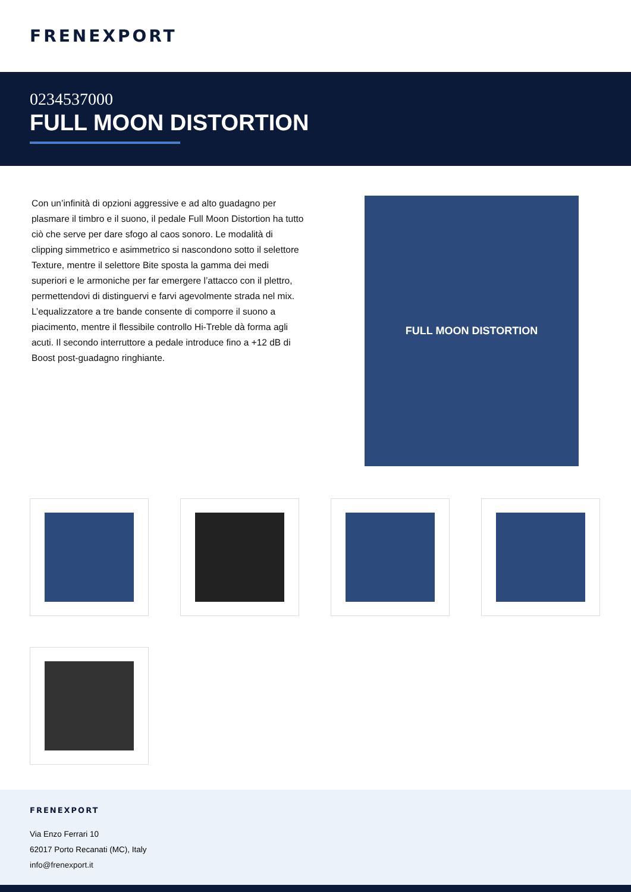FRENEXPORT
0234537000
FULL MOON DISTORTION
Con un’infinità di opzioni aggressive e ad alto guadagno per plasmare il timbro e il suono, il pedale Full Moon Distortion ha tutto ciò che serve per dare sfogo al caos sonoro. Le modalità di clipping simmetrico e asimmetrico si nascondono sotto il selettore Texture, mentre il selettore Bite sposta la gamma dei medi superiori e le armoniche per far emergere l’attacco con il plettro, permettendovi di distinguervi e farvi agevolmente strada nel mix. L’equalizzatore a tre bande consente di comporre il suono a piacimento, mentre il flessibile controllo Hi-Treble dà forma agli acuti. Il secondo interruttore a pedale introduce fino a +12 dB di Boost post-guadagno ringhiante.
FULL MOON DISTORTION
FRENEXPORT
Via Enzo Ferrari 10
62017 Porto Recanati (MC), Italy
info@frenexport.it